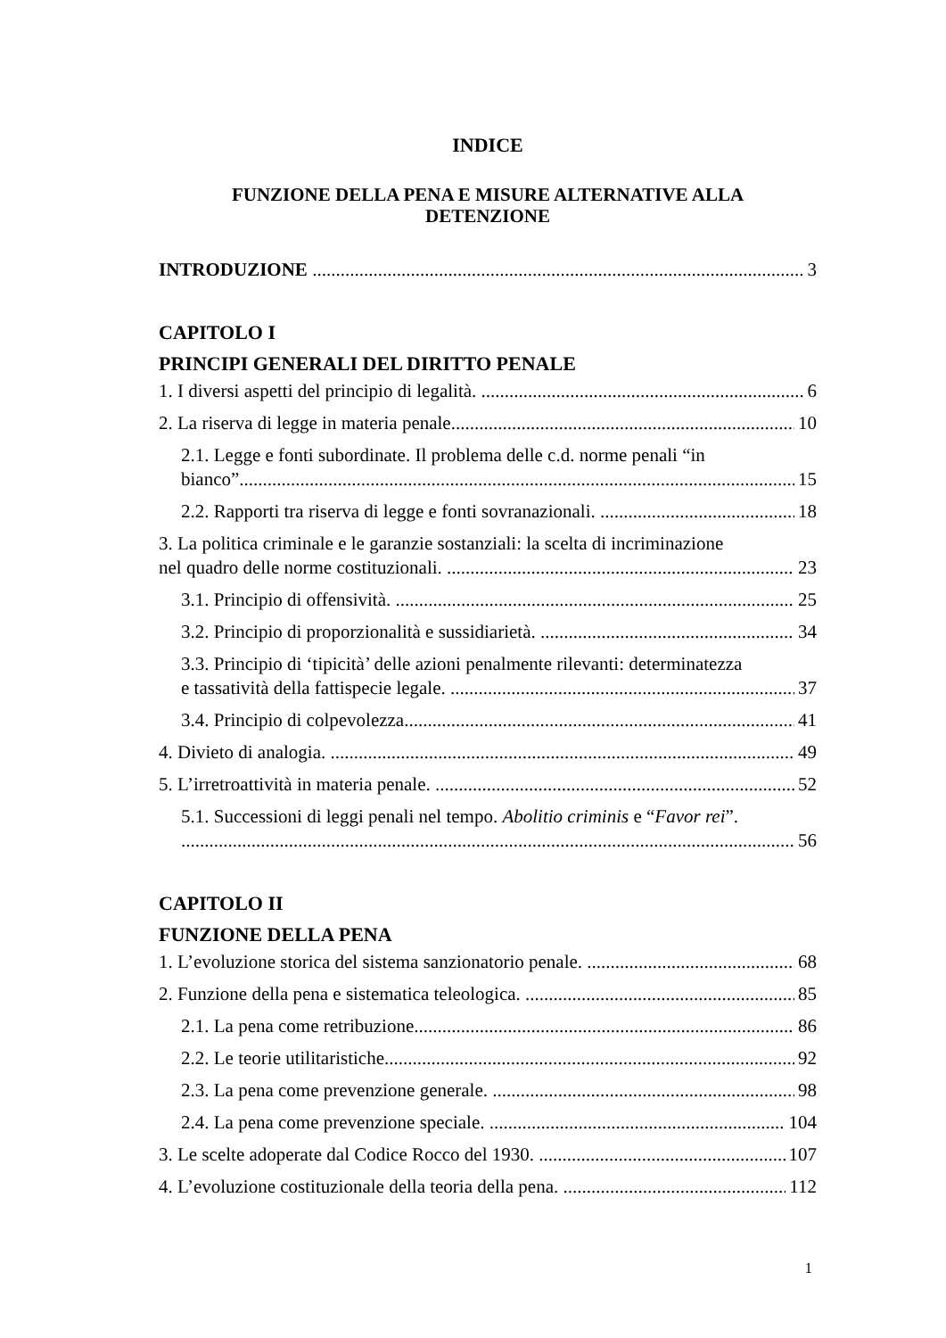INDICE
FUNZIONE DELLA PENA E MISURE ALTERNATIVE ALLA
DETENZIONE
INTRODUZIONE 3
CAPITOLO I
PRINCIPI GENERALI DEL DIRITTO PENALE
1. I diversi aspetti del principio di legalità. 6
2. La riserva di legge in materia penale. 10
2.1. Legge e fonti subordinate. Il problema delle c.d. norme penali “in
bianco”. 15
2.2. Rapporti tra riserva di legge e fonti sovranazionali. 18
3. La politica criminale e le garanzie sostanziali: la scelta di incriminazione
nel quadro delle norme costituzionali. 23
3.1. Principio di offensività. 25
3.2. Principio di proporzionalità e sussidiarietà. 34
3.3. Principio di ‘tipicità’ delle azioni penalmente rilevanti: determinatezza
e tassatività della fattispecie legale. 37
3.4. Principio di colpevolezza. 41
4. Divieto di analogia. 49
5. L’irretroattività in materia penale. 52
5.1. Successioni di leggi penali nel tempo. Abolitio criminis e “Favor rei”.
56
CAPITOLO II
FUNZIONE DELLA PENA
1. L’evoluzione storica del sistema sanzionatorio penale. 68
2. Funzione della pena e sistematica teleologica. 85
2.1. La pena come retribuzione. 86
2.2. Le teorie utilitaristiche. 92
2.3. La pena come prevenzione generale. 98
2.4. La pena come prevenzione speciale. 104
3. Le scelte adoperate dal Codice Rocco del 1930. 107
4. L’evoluzione costituzionale della teoria della pena. 112
1